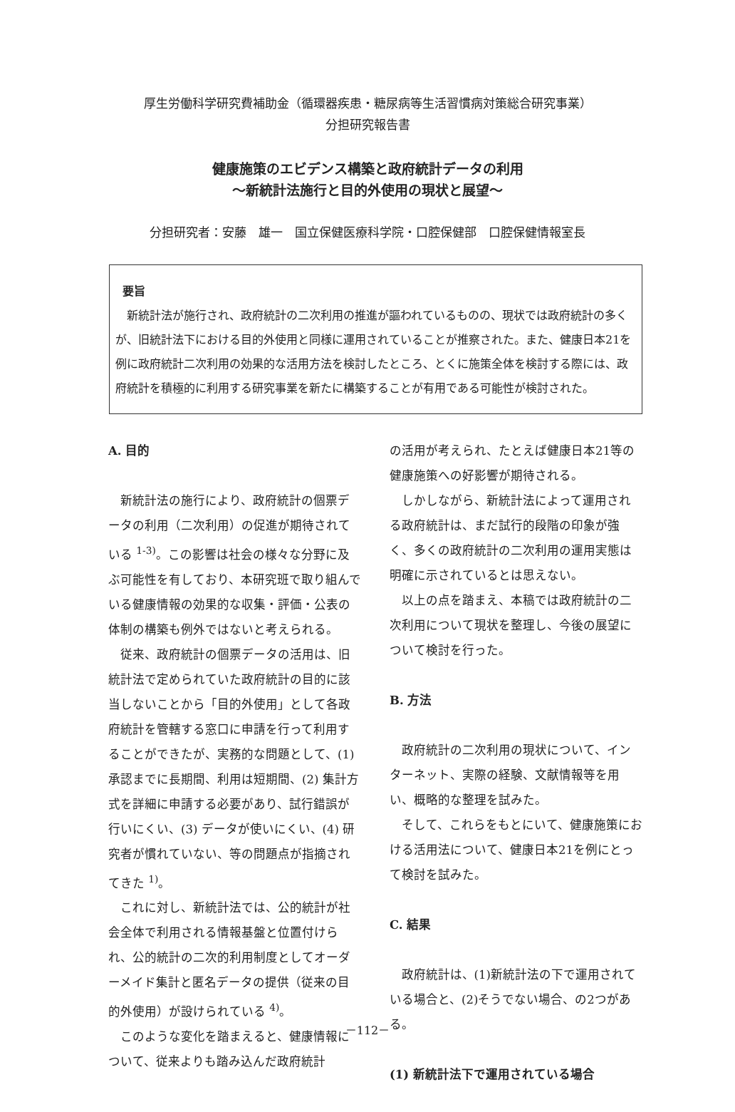厚生労働科学研究費補助金（循環器疾患・糖尿病等生活習慣病対策総合研究事業）
分担研究報告書
健康施策のエビデンス構築と政府統計データの利用
～新統計法施行と目的外使用の現状と展望～
分担研究者：安藤　雄一　国立保健医療科学院・口腔保健部　口腔保健情報室長
要旨
新統計法が施行され、政府統計の二次利用の推進が謳われているものの、現状では政府統計の多くが、旧統計法下における目的外使用と同様に運用されていることが推察された。また、健康日本21を例に政府統計二次利用の効果的な活用方法を検討したところ、とくに施策全体を検討する際には、政府統計を積極的に利用する研究事業を新たに構築することが有用である可能性が検討された。
A. 目的
新統計法の施行により、政府統計の個票データの利用（二次利用）の促進が期待されている <sup>1-3)</sup>。この影響は社会の様々な分野に及ぶ可能性を有しており、本研究班で取り組んでいる健康情報の効果的な収集・評価・公表の体制の構築も例外ではないと考えられる。
従来、政府統計の個票データの活用は、旧統計法で定められていた政府統計の目的に該当しないことから「目的外使用」として各政府統計を管轄する窓口に申請を行って利用することができたが、実務的な問題として、(1) 承認までに長期間、利用は短期間、(2) 集計方式を詳細に申請する必要があり、試行錯誤が行いにくい、(3) データが使いにくい、(4) 研究者が慣れていない、等の問題点が指摘されてきた <sup>1)</sup>。
これに対し、新統計法では、公的統計が社会全体で利用される情報基盤と位置付けられ、公的統計の二次的利用制度としてオーダーメイド集計と匿名データの提供（従来の目的外使用）が設けられている <sup>4)</sup>。
このような変化を踏まえると、健康情報について、従来よりも踏み込んだ政府統計
の活用が考えられ、たとえば健康日本21等の健康施策への好影響が期待される。
しかしながら、新統計法によって運用される政府統計は、まだ試行的段階の印象が強く、多くの政府統計の二次利用の運用実態は明確に示されているとは思えない。
以上の点を踏まえ、本稿では政府統計の二次利用について現状を整理し、今後の展望について検討を行った。
B. 方法
政府統計の二次利用の現状について、インターネット、実際の経験、文献情報等を用い、概略的な整理を試みた。
そして、これらをもとにいて、健康施策における活用法について、健康日本21を例にとって検討を試みた。
C. 結果
政府統計は、(1)新統計法の下で運用されている場合と、(2)そうでない場合、の2つがある。
(1) 新統計法下で運用されている場合
－112－